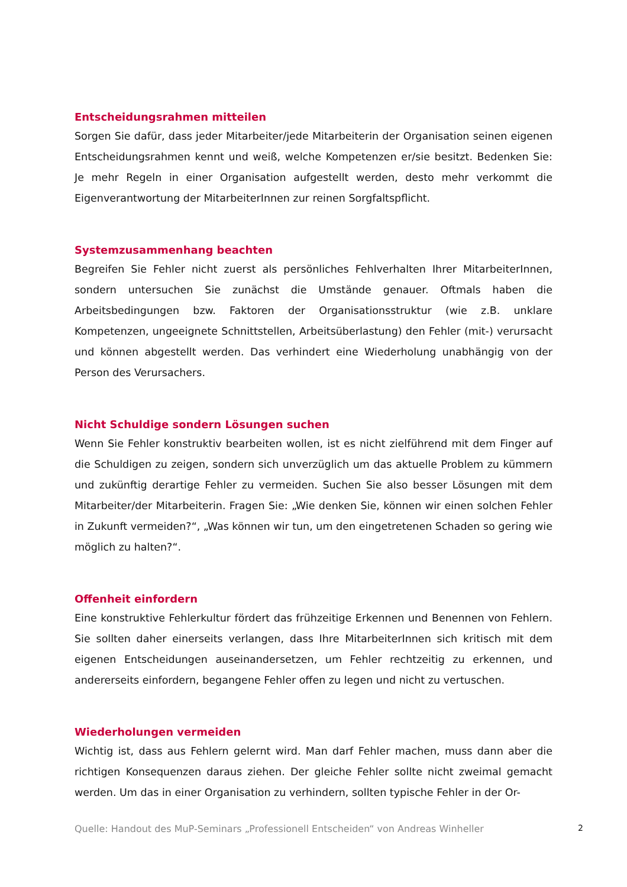Entscheidungsrahmen mitteilen
Sorgen Sie dafür, dass jeder Mitarbeiter/jede Mitarbeiterin der Organisation seinen eigenen Entscheidungsrahmen kennt und weiß, welche Kompetenzen er/sie besitzt. Bedenken Sie: Je mehr Regeln in einer Organisation aufgestellt werden, desto mehr verkommt die Eigenverantwortung der MitarbeiterInnen zur reinen Sorgfaltspflicht.
Systemzusammenhang beachten
Begreifen Sie Fehler nicht zuerst als persönliches Fehlverhalten Ihrer MitarbeiterInnen, sondern untersuchen Sie zunächst die Umstände genauer. Oftmals haben die Arbeitsbedingungen bzw. Faktoren der Organisationsstruktur (wie z.B. unklare Kompetenzen, ungeeignete Schnittstellen, Arbeitsüberlastung) den Fehler (mit-) verursacht und können abgestellt werden. Das verhindert eine Wiederholung unabhängig von der Person des Verursachers.
Nicht Schuldige sondern Lösungen suchen
Wenn Sie Fehler konstruktiv bearbeiten wollen, ist es nicht zielführend mit dem Finger auf die Schuldigen zu zeigen, sondern sich unverzüglich um das aktuelle Problem zu kümmern und zukünftig derartige Fehler zu vermeiden. Suchen Sie also besser Lösungen mit dem Mitarbeiter/der Mitarbeiterin. Fragen Sie: „Wie denken Sie, können wir einen solchen Fehler in Zukunft vermeiden?“, „Was können wir tun, um den eingetretenen Schaden so gering wie möglich zu halten?“.
Offenheit einfordern
Eine konstruktive Fehlerkultur fördert das frühzeitige Erkennen und Benennen von Fehlern. Sie sollten daher einerseits verlangen, dass Ihre MitarbeiterInnen sich kritisch mit dem eigenen Entscheidungen auseinandersetzen, um Fehler rechtzeitig zu erkennen, und andererseits einfordern, begangene Fehler offen zu legen und nicht zu vertuschen.
Wiederholungen vermeiden
Wichtig ist, dass aus Fehlern gelernt wird. Man darf Fehler machen, muss dann aber die richtigen Konsequenzen daraus ziehen. Der gleiche Fehler sollte nicht zweimal gemacht werden. Um das in einer Organisation zu verhindern, sollten typische Fehler in der Or-
Quelle: Handout des MuP-Seminars „Professionell Entscheiden“ von Andreas Winheller 2